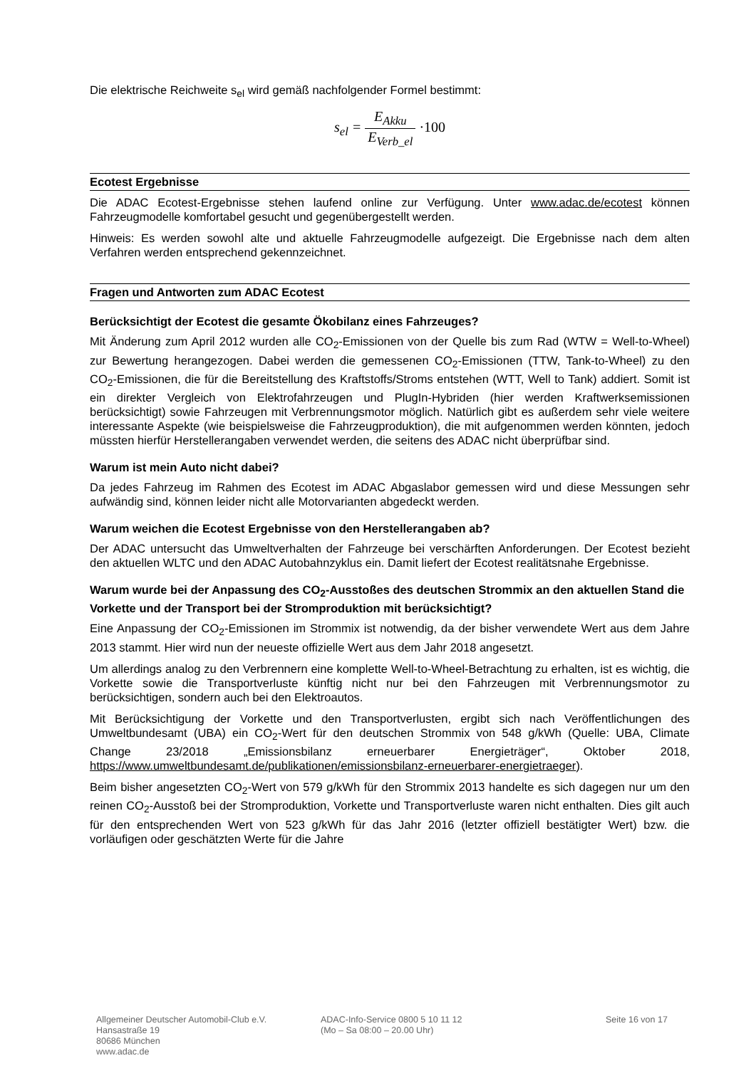Die elektrische Reichweite s<sub>el</sub> wird gemäß nachfolgender Formel bestimmt:
s<sub>el</sub> = E<sub>Akku</sub> E<sub>Verb_el</sub> ·100
Ecotest Ergebnisse
Die ADAC Ecotest-Ergebnisse stehen laufend online zur Verfügung. Unter www.adac.de/ecotest können Fahrzeugmodelle komfortabel gesucht und gegenübergestellt werden.
Hinweis: Es werden sowohl alte und aktuelle Fahrzeugmodelle aufgezeigt. Die Ergebnisse nach dem alten Verfahren werden entsprechend gekennzeichnet.
Fragen und Antworten zum ADAC Ecotest
Berücksichtigt der Ecotest die gesamte Ökobilanz eines Fahrzeuges?
Mit Änderung zum April 2012 wurden alle CO<sub>2</sub>-Emissionen von der Quelle bis zum Rad (WTW = Well-to-Wheel) zur Bewertung herangezogen. Dabei werden die gemessenen CO<sub>2</sub>-Emissionen (TTW, Tank-to-Wheel) zu den CO<sub>2</sub>-Emissionen, die für die Bereitstellung des Kraftstoffs/Stroms entstehen (WTT, Well to Tank) addiert. Somit ist ein direkter Vergleich von Elektrofahrzeugen und PlugIn-Hybriden (hier werden Kraftwerksemissionen berücksichtigt) sowie Fahrzeugen mit Verbrennungsmotor möglich. Natürlich gibt es außerdem sehr viele weitere interessante Aspekte (wie beispielsweise die Fahrzeugproduktion), die mit aufgenommen werden könnten, jedoch müssten hierfür Herstellerangaben verwendet werden, die seitens des ADAC nicht überprüfbar sind.
Warum ist mein Auto nicht dabei?
Da jedes Fahrzeug im Rahmen des Ecotest im ADAC Abgaslabor gemessen wird und diese Messungen sehr aufwändig sind, können leider nicht alle Motorvarianten abgedeckt werden.
Warum weichen die Ecotest Ergebnisse von den Herstellerangaben ab?
Der ADAC untersucht das Umweltverhalten der Fahrzeuge bei verschärften Anforderungen. Der Ecotest bezieht den aktuellen WLTC und den ADAC Autobahnzyklus ein. Damit liefert der Ecotest realitätsnahe Ergebnisse.
Warum wurde bei der Anpassung des CO<sub>2</sub>-Ausstoßes des deutschen Strommix an den aktuellen Stand die Vorkette und der Transport bei der Stromproduktion mit berücksichtigt?
Eine Anpassung der CO<sub>2</sub>-Emissionen im Strommix ist notwendig, da der bisher verwendete Wert aus dem Jahre 2013 stammt. Hier wird nun der neueste offizielle Wert aus dem Jahr 2018 angesetzt.
Um allerdings analog zu den Verbrennern eine komplette Well-to-Wheel-Betrachtung zu erhalten, ist es wichtig, die Vorkette sowie die Transportverluste künftig nicht nur bei den Fahrzeugen mit Verbrennungsmotor zu berücksichtigen, sondern auch bei den Elektroautos.
Mit Berücksichtigung der Vorkette und den Transportverlusten, ergibt sich nach Veröffentlichungen des Umweltbundesamt (UBA) ein CO<sub>2</sub>-Wert für den deutschen Strommix von 548 g/kWh (Quelle: UBA, Climate Change 23/2018 „Emissionsbilanz erneuerbarer Energieträger“, Oktober 2018, https://www.umweltbundesamt.de/publikationen/emissionsbilanz-erneuerbarer-energietraeger).
Beim bisher angesetzten CO<sub>2</sub>-Wert von 579 g/kWh für den Strommix 2013 handelte es sich dagegen nur um den reinen CO<sub>2</sub>-Ausstoß bei der Stromproduktion, Vorkette und Transportverluste waren nicht enthalten. Dies gilt auch für den entsprechenden Wert von 523 g/kWh für das Jahr 2016 (letzter offiziell bestätigter Wert) bzw. die vorläufigen oder geschätzten Werte für die Jahre
Allgemeiner Deutscher Automobil-Club e.V.
Hansastraße 19
80686 München
www.adac.de
ADAC-Info-Service 0800 5 10 11 12
(Mo – Sa 08:00 – 20.00 Uhr)
Seite 16 von 17